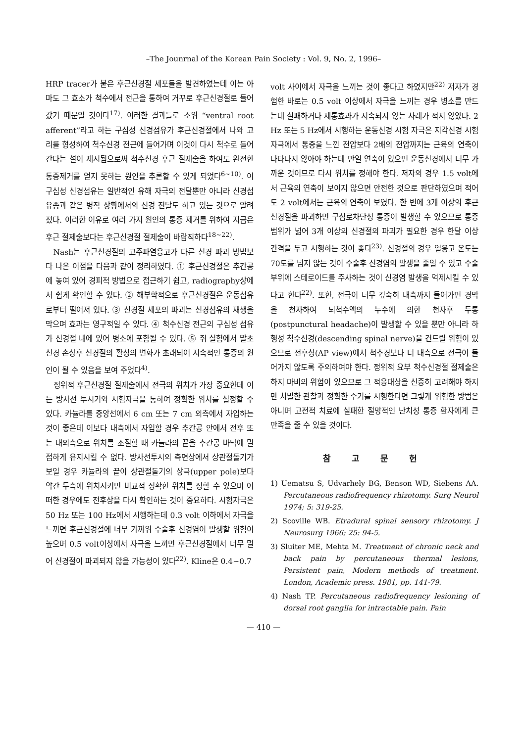–The Jounrnal of the Korean Pain Society : Vol. 9, No. 2, 1996–
HRP tracer가 붙은 후근신경절 세포들을 발견하였는데 이는 아마도 그 효소가 척수에서 전근을 통하여 거꾸로 후근신경절로 들어 갔기 때문일 것이다<sup>17)</sup>. 이러한 결과들로 소위 “ventral root afferent”라고 하는 구심성 신경섬유가 후근신경절에서 나와 고리를 형성하여 척수신경 전근에 들어가며 이것이 다시 척수로 들어간다는 설이 제시됨으로써 척수신경 후근 절제술을 하여도 완전한 통증제거를 얻지 못하는 원인을 추론할 수 있게 되었다<sup>6~10)</sup>. 이 구심성 신경섬유는 일반적인 유해 자극의 전달뿐만 아니라 신경섬유종과 같은 병적 상황에서의 신경 전달도 하고 있는 것으로 알려졌다. 이러한 이유로 여러 가지 원인의 통증 제거를 위하여 지금은 후근 절제술보다는 후근신경절 절제술이 바람직하다<sup>18~22)</sup>.
Nash는 후근신경절의 고주파열응고가 다른 신경 파괴 방법보다 나은 이점을 다음과 같이 정리하였다. ① 후근신경절은 추간공에 놓여 있어 경피적 방법으로 접근하기 쉽고, radiography상에서 쉽게 확인할 수 있다. ② 해부학적으로 후근신경절은 운동섬유로부터 떨어져 있다. ③ 신경절 세포의 파괴는 신경섬유의 재생을 막으며 효과는 영구적일 수 있다. ④ 척수신경 전근의 구심성 섬유가 신경절 내에 있어 병소에 포함될 수 있다. ⑤ 쥐 실험에서 말초신경 손상후 신경절의 활성의 변화가 초래되어 지속적인 통증의 원인이 될 수 있음을 보여 주었다<sup>4)</sup>.
정위적 후근신경절 절제술에서 전극의 위치가 가장 중요한데 이는 방사선 투시기와 시험자극을 통하여 정확한 위치를 설정할 수 있다. 카뉼라를 중앙선에서 6 cm 또는 7 cm 외측에서 자입하는 것이 좋은데 이보다 내측에서 자입할 경우 추간공 안에서 전후 또는 내외측으로 위치를 조절할 때 카뉼라의 끝을 추간공 바닥에 밀접하게 유지시킬 수 없다. 방사선투시의 측면상에서 상관절돌기가 보일 경우 카뉼라의 끝이 상관절돌기의 상극(upper pole)보다 약간 두측에 위치시키면 비교적 정확한 위치를 정할 수 있으며 어떠한 경우에도 전후상을 다시 확인하는 것이 중요하다. 시험자극은 50 Hz 또는 100 Hz에서 시행하는데 0.3 volt 이하에서 자극을 느끼면 후근신경절에 너무 가까워 수술후 신경염이 발생할 위험이 높으며 0.5 volt이상에서 자극을 느끼면 후근신경절에서 너무 멀어 신경절이 파괴되지 않을 가능성이 있다<sup>22)</sup>. Kline은 0.4∼0.7
volt 사이에서 자극을 느끼는 것이 좋다고 하였지만<sup>22)</sup> 저자가 경험한 바로는 0.5 volt 이상에서 자극을 느끼는 경우 병소를 만드는데 실패하거나 제통효과가 지속되지 않는 사례가 적지 않았다. 2 Hz 또는 5 Hz에서 시행하는 운동신경 시험 자극은 지각신경 시험 자극에서 통증을 느낀 전압보다 2배의 전압까지는 근육의 연축이 나타나지 않아야 하는데 만일 연축이 있으면 운동신경에서 너무 가까운 것이므로 다시 위치를 정해야 한다. 저자의 경우 1.5 volt에서 근육의 연축이 보이지 않으면 안전한 것으로 판단하였으며 적어도 2 volt에서는 근육의 연축이 보였다. 한 번에 3개 이상의 후근신경절을 파괴하면 구심로차단성 통증이 발생할 수 있으므로 통증 범위가 넓어 3개 이상의 신경절의 파괴가 필요한 경우 한달 이상 간격을 두고 시행하는 것이 좋다<sup>23)</sup>. 신경절의 경우 열응고 온도는 70도를 넘지 않는 것이 수술후 신경염의 발생을 줄일 수 있고 수술 부위에 스테로이드를 주사하는 것이 신경염 발생을 억제시킬 수 있다고 한다<sup>22)</sup>. 또한, 전극이 너무 깊숙히 내측까지 들어가면 경막을 천자하여 뇌척수액의 누수에 의한 천자후 두통(postpunctural headache)이 발생할 수 있을 뿐만 아니라 하행성 척수신경(descending spinal nerve)을 건드릴 위험이 있으므로 전후상(AP view)에서 척추경보다 더 내측으로 전극이 들어가지 않도록 주의하여야 한다. 정위적 요부 척수신경절 절제술은 하지 마비의 위험이 있으므로 그 적응대상을 신중히 고려해야 하지만 치밀한 관찰과 정확한 수기를 시행한다면 그렇게 위험한 방법은 아니며 고전적 치료에 실패한 절망적인 난치성 통증 환자에게 큰 만족을 줄 수 있을 것이다.
참 고 문 헌
1) Uematsu S, Udvarhely BG, Benson WD, Siebens AA. Percutaneous radiofrequency rhizotomy. Surg Neurol 1974; 5: 319-25.
2) Scoville WB. Etradural spinal sensory rhizotomy. J Neurosurg 1966; 25: 94-5.
3) Sluiter ME, Mehta M. Treatment of chronic neck and back pain by percutaneous thermal lesions, Persistent pain, Modern methods of treatment. London, Academic press. 1981, pp. 141-79.
4) Nash TP. Percutaneous radiofrequency lesioning of dorsal root ganglia for intractable pain. Pain
— 410 —